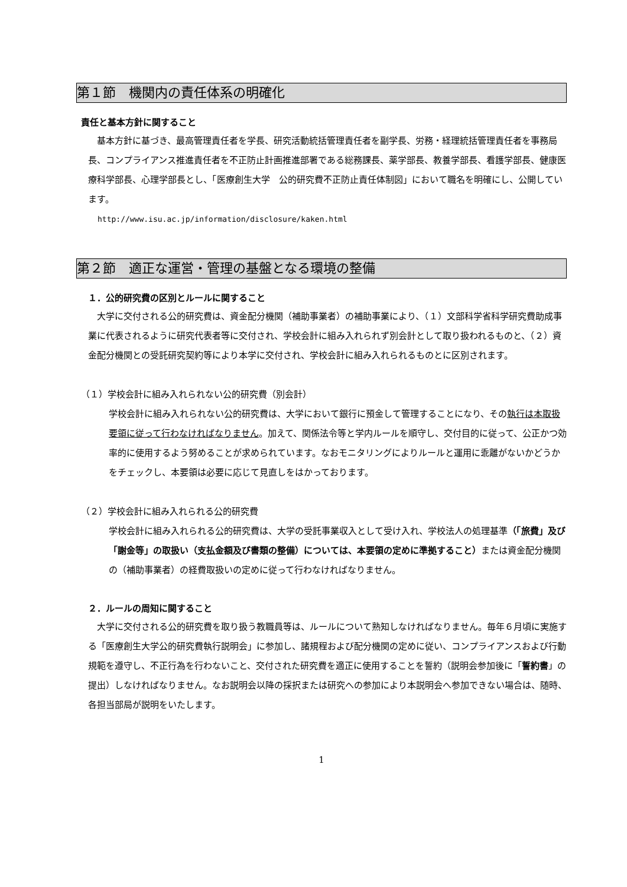第１節　機関内の責任体系の明確化
責任と基本方針に関すること
基本方針に基づき、最高管理責任者を学長、研究活動統括管理責任者を副学長、労務・経理統括管理責任者を事務局長、コンプライアンス推進責任者を不正防止計画推進部署である総務課長、薬学部長、教養学部長、看護学部長、健康医療科学部長、心理学部長とし、「医療創生大学　公的研究費不正防止責任体制図」において職名を明確にし、公開しています。
http://www.isu.ac.jp/information/disclosure/kaken.html
第２節　適正な運営・管理の基盤となる環境の整備
１．公的研究費の区別とルールに関すること
大学に交付される公的研究費は、資金配分機関（補助事業者）の補助事業により、（１）文部科学省科学研究費助成事業に代表されるように研究代表者等に交付され、学校会計に組み入れられず別会計として取り扱われるものと、（２）資金配分機関との受託研究契約等により本学に交付され、学校会計に組み入れられるものとに区別されます。
（１）学校会計に組み入れられない公的研究費（別会計）
学校会計に組み入れられない公的研究費は、大学において銀行に預金して管理することになり、その執行は本取扱要領に従って行わなければなりません。加えて、関係法令等と学内ルールを順守し、交付目的に従って、公正かつ効率的に使用するよう努めることが求められています。なおモニタリングによりルールと運用に乖離がないかどうかをチェックし、本要領は必要に応じて見直しをはかっております。
（２）学校会計に組み入れられる公的研究費
学校会計に組み入れられる公的研究費は、大学の受託事業収入として受け入れ、学校法人の処理基準（「旅費」及び「謝金等」の取扱い（支払金額及び書類の整備）については、本要領の定めに準拠すること）または資金配分機関の（補助事業者）の経費取扱いの定めに従って行わなければなりません。
２．ルールの周知に関すること
大学に交付される公的研究費を取り扱う教職員等は、ルールについて熟知しなければなりません。毎年６月頃に実施する「医療創生大学公的研究費執行説明会」に参加し、諸規程および配分機関の定めに従い、コンプライアンスおよび行動規範を遵守し、不正行為を行わないこと、交付された研究費を適正に使用することを誓約（説明会参加後に「誓約書」の提出）しなければなりません。なお説明会以降の採択または研究への参加により本説明会へ参加できない場合は、随時、各担当部局が説明をいたします。
1